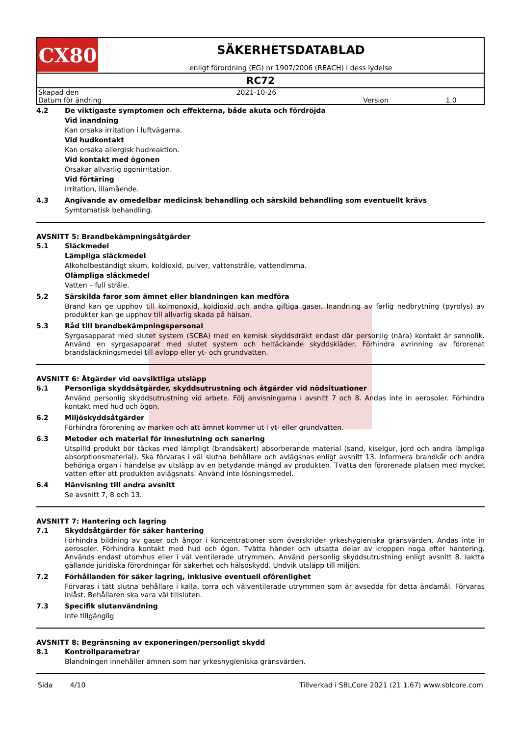CX80
SÄKERHETSDATABLAD
enligt förordning (EG) nr 1907/2006 (REACH) i dess lydelse
RC72
| Skapad den | 2021-10-26 | | |
| Datum för ändring | | Version | 1.0 |
4.2 De viktigaste symptomen och effekterna, både akuta och fördröjda
Vid inandning
Kan orsaka irritation i luftvägarna.
Vid hudkontakt
Kan orsaka allergisk hudreaktion.
Vid kontakt med ögonen
Orsakar allvarlig ögonirritation.
Vid förtäring
Irritation, illamående.
4.3 Angivande av omedelbar medicinsk behandling och särskild behandling som eventuellt krävs
Symtomatisk behandling.
AVSNITT 5: Brandbekämpningsåtgärder
5.1 Släckmedel
Lämpliga släckmedel
Alkoholbeständigt skum, koldioxid, pulver, vattenstråle, vattendimma.
Olämpliga släckmedel
Vatten – full stråle.
5.2 Särskilda faror som ämnet eller blandningen kan medföra
Brand kan ge upphov till kolmonoxid, koldioxid och andra giftiga gaser. Inandning av farlig nedbrytning (pyrolys) av produkter kan ge upphov till allvarlig skada på hälsan.
5.3 Råd till brandbekämpningspersonal
Syrgasapparat med slutet system (SCBA) med en kemisk skyddsdräkt endast där personlig (nära) kontakt är sannolik. Använd en syrgasapparat med slutet system och heltäckande skyddskläder. Förhindra avrinning av förorenat brandsläckningsmedel till avlopp eller yt- och grundvatten.
AVSNITT 6: Åtgärder vid oavsiktliga utsläpp
6.1 Personliga skyddsåtgärder, skyddsutrustning och åtgärder vid nödsituationer
Använd personlig skyddsutrustning vid arbete. Följ anvisningarna i avsnitt 7 och 8. Andas inte in aerosoler. Förhindra kontakt med hud och ögon.
6.2 Miljöskyddsåtgärder
Förhindra förorening av marken och att ämnet kommer ut i yt- eller grundvatten.
6.3 Metoder och material för inneslutning och sanering
Utspilld produkt bör täckas med lämpligt (brandsäkert) absorberande material (sand, kiselgur, jord och andra lämpliga absorptionsmaterial). Ska förvaras i väl slutna behållare och avlägsnas enligt avsnitt 13. Informera brandkår och andra behöriga organ i händelse av utsläpp av en betydande mängd av produkten. Tvätta den förorenade platsen med mycket vatten efter att produkten avlägsnats. Använd inte lösningsmedel.
6.4 Hänvisning till andra avsnitt
Se avsnitt 7, 8 och 13.
AVSNITT 7: Hantering och lagring
7.1 Skyddsåtgärder för säker hantering
Förhindra bildning av gaser och ångor i koncentrationer som överskrider yrkeshygieniska gränsvärden. Andas inte in aerosoler. Förhindra kontakt med hud och ögon. Tvätta händer och utsatta delar av kroppen noga efter hantering. Används endast utomhus eller i väl ventilerade utrymmen. Använd personlig skyddsutrustning enligt avsnitt 8. Iaktta gällande juridiska förordningar för säkerhet och hälsoskydd. Undvik utsläpp till miljön.
7.2 Förhållanden för säker lagring, inklusive eventuell oförenlighet
Förvaras i tätt slutna behållare i kalla, torra och välventilerade utrymmen som är avsedda för detta ändamål. Förvaras inlåst. Behållaren ska vara väl tillsluten.
7.3 Specifik slutanvändning
inte tillgänglig
AVSNITT 8: Begränsning av exponeringen/personligt skydd
8.1 Kontrollparametrar
Blandningen innehåller ämnen som har yrkeshygieniska gränsvärden.
Sida 4/10 Tillverkad i SBLCore 2021 (21.1.67) www.sblcore.com